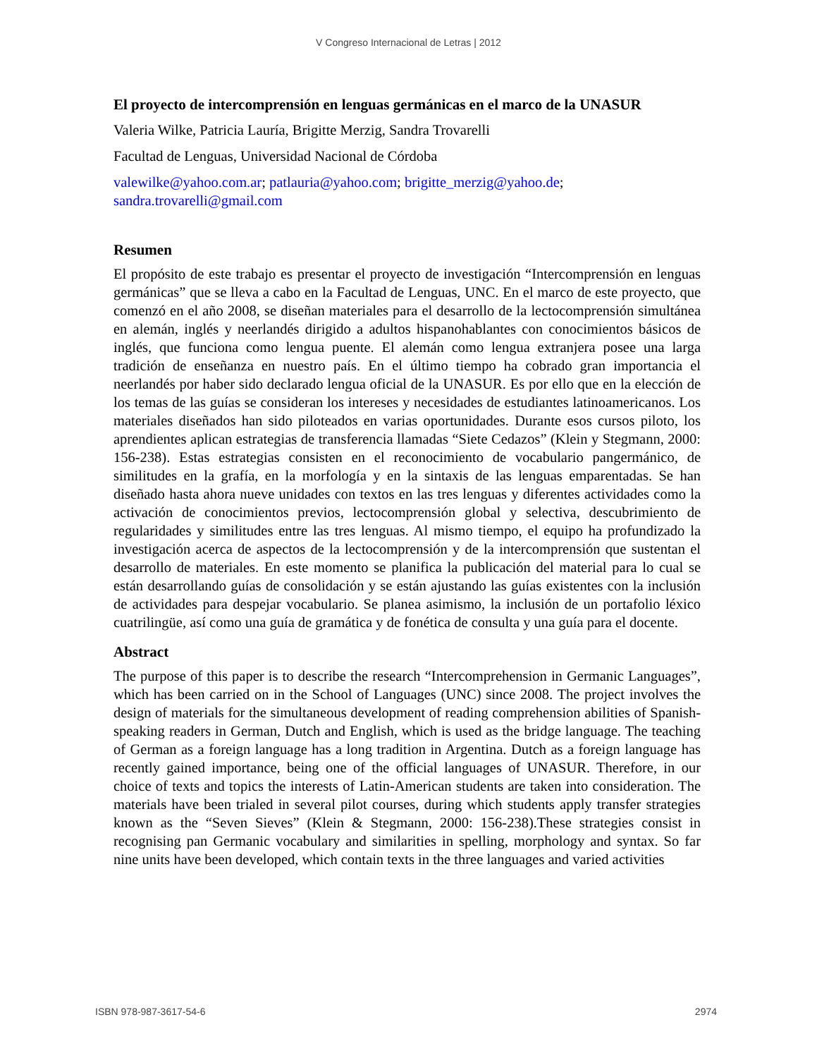V Congreso Internacional de Letras | 2012
El proyecto de intercomprensión en lenguas germánicas en el marco de la UNASUR
Valeria Wilke, Patricia Lauría, Brigitte Merzig, Sandra Trovarelli
Facultad de Lenguas, Universidad Nacional de Córdoba
valewilke@yahoo.com.ar; patlauria@yahoo.com; brigitte_merzig@yahoo.de; sandra.trovarelli@gmail.com
Resumen
El propósito de este trabajo es presentar el proyecto de investigación “Intercomprensión en lenguas germánicas” que se lleva a cabo en la Facultad de Lenguas, UNC. En el marco de este proyecto, que comenzó en el año 2008, se diseñan materiales para el desarrollo de la lectocomprensión simultánea en alemán, inglés y neerlandés dirigido a adultos hispanohablantes con conocimientos básicos de inglés, que funciona como lengua puente. El alemán como lengua extranjera posee una larga tradición de enseñanza en nuestro país. En el último tiempo ha cobrado gran importancia el neerlandés por haber sido declarado lengua oficial de la UNASUR. Es por ello que en la elección de los temas de las guías se consideran los intereses y necesidades de estudiantes latinoamericanos. Los materiales diseñados han sido piloteados en varias oportunidades. Durante esos cursos piloto, los aprendientes aplican estrategias de transferencia llamadas “Siete Cedazos” (Klein y Stegmann, 2000: 156-238). Estas estrategias consisten en el reconocimiento de vocabulario pangermánico, de similitudes en la grafía, en la morfología y en la sintaxis de las lenguas emparentadas. Se han diseñado hasta ahora nueve unidades con textos en las tres lenguas y diferentes actividades como la activación de conocimientos previos, lectocomprensión global y selectiva, descubrimiento de regularidades y similitudes entre las tres lenguas. Al mismo tiempo, el equipo ha profundizado la investigación acerca de aspectos de la lectocomprensión y de la intercomprensión que sustentan el desarrollo de materiales. En este momento se planifica la publicación del material para lo cual se están desarrollando guías de consolidación y se están ajustando las guías existentes con la inclusión de actividades para despejar vocabulario. Se planea asimismo, la inclusión de un portafolio léxico cuatrilingüe, así como una guía de gramática y de fonética de consulta y una guía para el docente.
Abstract
The purpose of this paper is to describe the research “Intercomprehension in Germanic Languages”, which has been carried on in the School of Languages (UNC) since 2008. The project involves the design of materials for the simultaneous development of reading comprehension abilities of Spanish-speaking readers in German, Dutch and English, which is used as the bridge language. The teaching of German as a foreign language has a long tradition in Argentina. Dutch as a foreign language has recently gained importance, being one of the official languages of UNASUR. Therefore, in our choice of texts and topics the interests of Latin-American students are taken into consideration. The materials have been trialed in several pilot courses, during which students apply transfer strategies known as the “Seven Sieves” (Klein & Stegmann, 2000: 156-238).These strategies consist in recognising pan Germanic vocabulary and similarities in spelling, morphology and syntax. So far nine units have been developed, which contain texts in the three languages and varied activities
ISBN 978-987-3617-54-6 2974